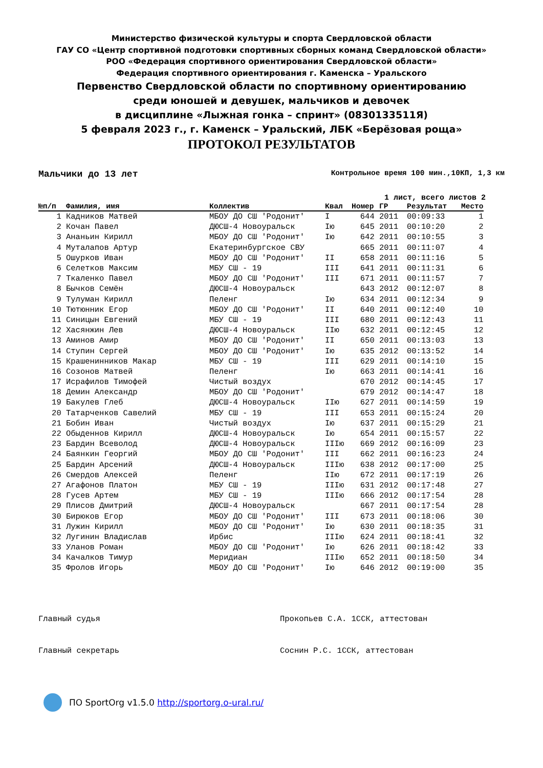Министерство физической культуры и спорта Свердловской области
ГАУ СО «Центр спортивной подготовки спортивных сборных команд Свердловской области»
РОО «Федерация спортивного ориентирования Свердловской области»
Федерация спортивного ориентирования г. Каменска – Уральского
Первенство Свердловской области по спортивному ориентированию
среди юношей и девушек, мальчиков и девочек
в дисциплине «Лыжная гонка – спринт» (0830133511Я)
5 февраля 2023 г., г. Каменск – Уральский, ЛБК «Берёзовая роща»
ПРОТОКОЛ РЕЗУЛЬТАТОВ
Мальчики до 13 лет Контрольное время 100 мин.,10КП, 1,3 км
1 лист, всего листов 2
| №п/п | Фамилия, имя | Коллектив | Квал | Номер | ГР | Результат | Место |
| --- | --- | --- | --- | --- | --- | --- | --- |
| 1 | Кадников Матвей | МБОУ ДО СШ 'Родонит' | I | 644 | 2011 | 00:09:33 | 1 |
| 2 | Кочан Павел | ДЮСШ-4 Новоуральск | Iю | 645 | 2011 | 00:10:20 | 2 |
| 3 | Ананьин Кирилл | МБОУ ДО СШ 'Родонит' | Iю | 642 | 2011 | 00:10:55 | 3 |
| 4 | Муталапов Артур | Екатеринбургское СВУ | | 665 | 2011 | 00:11:07 | 4 |
| 5 | Ошурков Иван | МБОУ ДО СШ 'Родонит' | II | 658 | 2011 | 00:11:16 | 5 |
| 6 | Селетков Максим | МБУ СШ - 19 | III | 641 | 2011 | 00:11:31 | 6 |
| 7 | Ткаленко Павел | МБОУ ДО СШ 'Родонит' | III | 671 | 2011 | 00:11:57 | 7 |
| 8 | Бычков Семён | ДЮСШ-4 Новоуральск | | 643 | 2012 | 00:12:07 | 8 |
| 9 | Тулуман Кирилл | Пеленг | Iю | 634 | 2011 | 00:12:34 | 9 |
| 10 | Тютюнник Егор | МБОУ ДО СШ 'Родонит' | II | 640 | 2011 | 00:12:40 | 10 |
| 11 | Синицын Евгений | МБУ СШ - 19 | III | 680 | 2011 | 00:12:43 | 11 |
| 12 | Хасянжин Лев | ДЮСШ-4 Новоуральск | IIю | 632 | 2011 | 00:12:45 | 12 |
| 13 | Аминов Амир | МБОУ ДО СШ 'Родонит' | II | 650 | 2011 | 00:13:03 | 13 |
| 14 | Ступин Сергей | МБОУ ДО СШ 'Родонит' | Iю | 635 | 2012 | 00:13:52 | 14 |
| 15 | Крашенинников Макар | МБУ СШ - 19 | III | 629 | 2011 | 00:14:10 | 15 |
| 16 | Созонов Матвей | Пеленг | Iю | 663 | 2011 | 00:14:41 | 16 |
| 17 | Исрафилов Тимофей | Чистый воздух | | 670 | 2012 | 00:14:45 | 17 |
| 18 | Демин Александр | МБОУ ДО СШ 'Родонит' | | 679 | 2012 | 00:14:47 | 18 |
| 19 | Бакулев Глеб | ДЮСШ-4 Новоуральск | IIю | 627 | 2011 | 00:14:59 | 19 |
| 20 | Татарченков Савелий | МБУ СШ - 19 | III | 653 | 2011 | 00:15:24 | 20 |
| 21 | Бобин Иван | Чистый воздух | Iю | 637 | 2011 | 00:15:29 | 21 |
| 22 | Обыденнов Кирилл | ДЮСШ-4 Новоуральск | Iю | 654 | 2011 | 00:15:57 | 22 |
| 23 | Бардин Всеволод | ДЮСШ-4 Новоуральск | IIIю | 669 | 2012 | 00:16:09 | 23 |
| 24 | Баянкин Георгий | МБОУ ДО СШ 'Родонит' | III | 662 | 2011 | 00:16:23 | 24 |
| 25 | Бардин Арсений | ДЮСШ-4 Новоуральск | IIIю | 638 | 2012 | 00:17:00 | 25 |
| 26 | Смердов Алексей | Пеленг | IIю | 672 | 2011 | 00:17:19 | 26 |
| 27 | Агафонов Платон | МБУ СШ - 19 | IIIю | 631 | 2012 | 00:17:48 | 27 |
| 28 | Гусев Артем | МБУ СШ - 19 | IIIю | 666 | 2012 | 00:17:54 | 28 |
| 29 | Плисов Дмитрий | ДЮСШ-4 Новоуральск | | 667 | 2011 | 00:17:54 | 28 |
| 30 | Бирюков Егор | МБОУ ДО СШ 'Родонит' | III | 673 | 2011 | 00:18:06 | 30 |
| 31 | Лужин Кирилл | МБОУ ДО СШ 'Родонит' | Iю | 630 | 2011 | 00:18:35 | 31 |
| 32 | Лугинин Владислав | Ирбис | IIIю | 624 | 2011 | 00:18:41 | 32 |
| 33 | Уланов Роман | МБОУ ДО СШ 'Родонит' | Iю | 626 | 2011 | 00:18:42 | 33 |
| 34 | Качалков Тимур | Меридиан | IIIю | 652 | 2011 | 00:18:50 | 34 |
| 35 | Фролов Игорь | МБОУ ДО СШ 'Родонит' | Iю | 646 | 2012 | 00:19:00 | 35 |
Главный судья Прокопьев С.А. 1ССК, аттестован
Главный секретарь Соснин Р.С. 1ССК, аттестован
ПО SportOrg v1.5.0 http://sportorg.o-ural.ru/